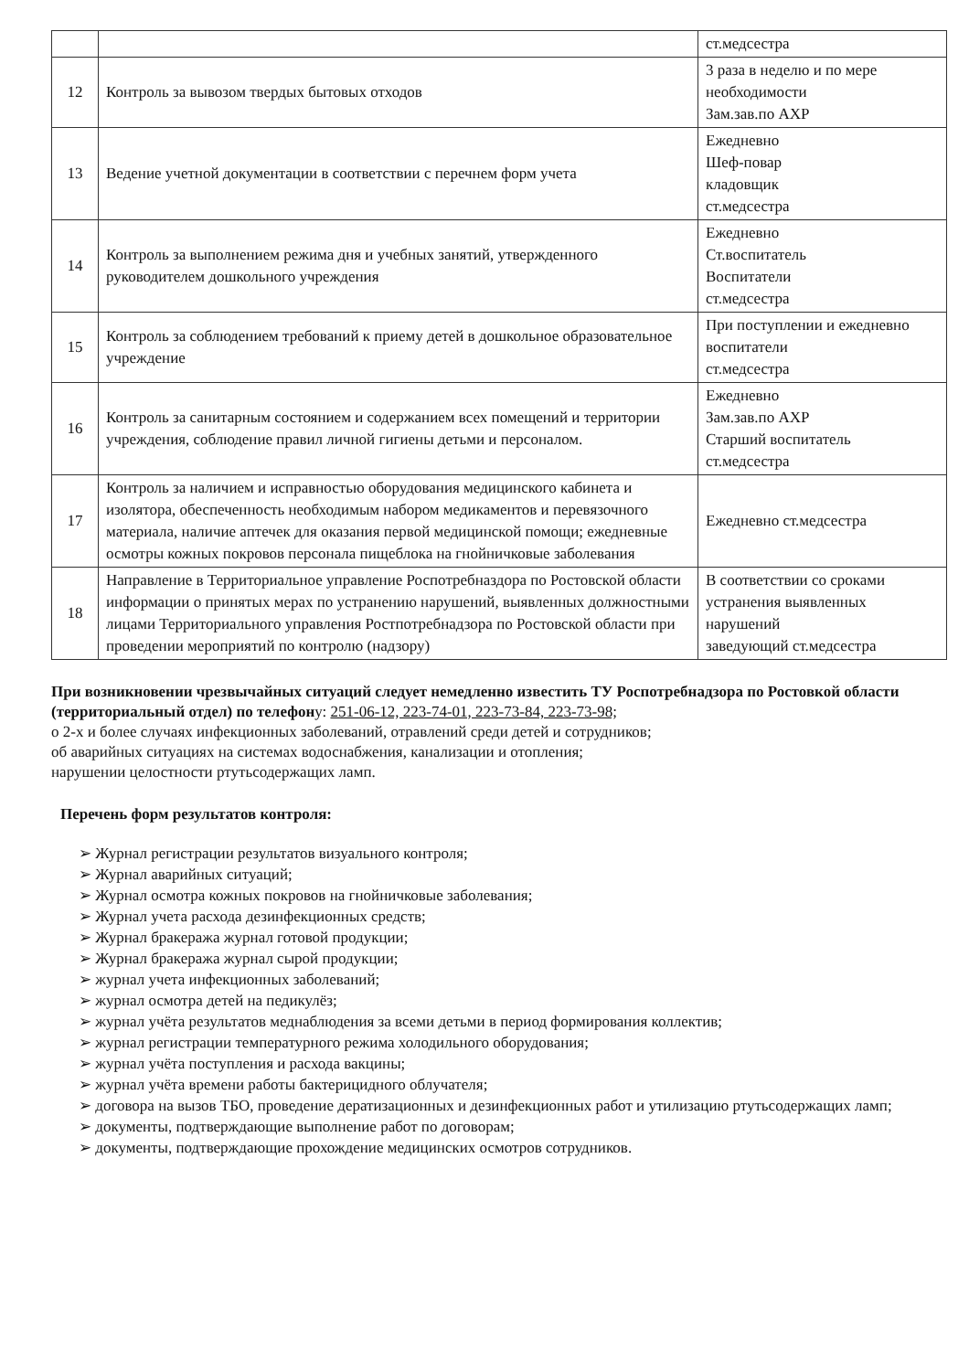| | | ст.медсестра |
| 12 | Контроль за вывозом твердых бытовых отходов | 3 раза в неделю и по мере необходимости Зам.зав.по АХР |
| 13 | Ведение учетной документации в соответствии с перечнем форм учета | Ежедневно Шеф-повар кладовщик ст.медсестра |
| 14 | Контроль за выполнением режима дня и учебных занятий, утвержденного руководителем дошкольного учреждения | Ежедневно Ст.воспитатель Воспитатели ст.медсестра |
| 15 | Контроль за соблюдением требований к приему детей в дошкольное образовательное учреждение | При поступлении и ежедневно воспитатели ст.медсестра |
| 16 | Контроль за санитарным состоянием и содержанием всех помещений и территории учреждения, соблюдение правил личной гигиены детьми и персоналом. | Ежедневно Зам.зав.по АХР Старший воспитатель ст.медсестра |
| 17 | Контроль за наличием и исправностью оборудования медицинского кабинета и изолятора, обеспеченность необходимым набором медикаментов и перевязочного материала, наличие аптечек для оказания первой медицинской помощи; ежедневные осмотры кожных покровов персонала пищеблока на гнойничковые заболевания | Ежедневно ст.медсестра |
| 18 | Направление в Территориальное управление Роспотребназдора по Ростовской области информации о принятых мерах по устранению нарушений, выявленных должностными лицами Территориального управления Ростпотребнадзора по Ростовской области при проведении мероприятий по контролю (надзору) | В соответствии со сроками устранения выявленных нарушений заведующий ст.медсестра |
При возникновении чрезвычайных ситуаций следует немедленно известить ТУ Роспотребнадзора по Ростовкой области (территориальный отдел) по телефону: 251-06-12, 223-74-01, 223-73-84, 223-73-98;
о 2-х и более случаях инфекционных заболеваний, отравлений среди детей и сотрудников;
об аварийных ситуациях на системах водоснабжения, канализации и отопления;
нарушении целостности ртутьсодержащих ламп.
Перечень форм результатов контроля:
➢ Журнал регистрации результатов визуального контроля;
➢ Журнал аварийных ситуаций;
➢ Журнал осмотра кожных покровов на гнойничковые заболевания;
➢ Журнал учета расхода дезинфекционных средств;
➢ Журнал бракеража журнал готовой продукции;
➢ Журнал бракеража журнал сырой продукции;
➢ журнал учета инфекционных заболеваний;
➢ журнал осмотра детей на педикулёз;
➢ журнал учёта результатов меднаблюдения за всеми детьми в период формирования коллектив;
➢ журнал регистрации температурного режима холодильного оборудования;
➢ журнал учёта поступления и расхода вакцины;
➢ журнал учёта времени работы бактерицидного облучателя;
➢ договора на вызов ТБО, проведение дератизационных и дезинфекционных работ и утилизацию ртутьсодержащих ламп;
➢ документы, подтверждающие выполнение работ по договорам;
➢ документы, подтверждающие прохождение медицинских осмотров сотрудников.